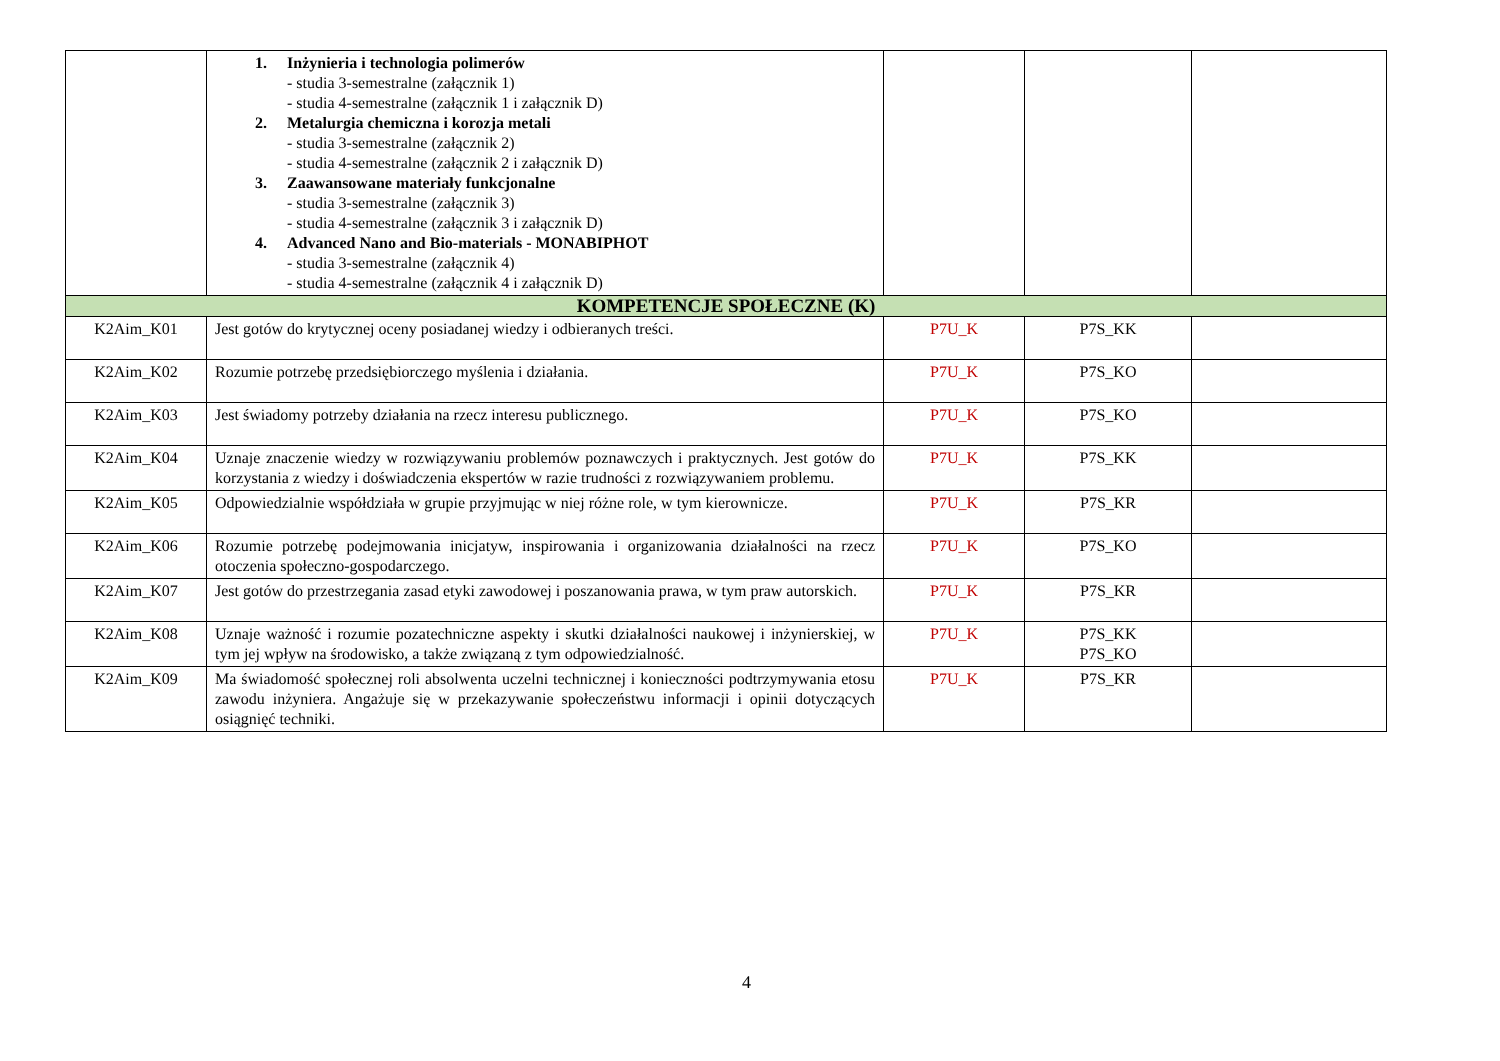| | 1. Inżynieria i technologia polimerów - studia 3-semestralne (załącznik 1) - studia 4-semestralne (załącznik 1 i załącznik D) 2. Metalurgia chemiczna i korozja metali - studia 3-semestralne (załącznik 2) - studia 4-semestralne (załącznik 2 i załącznik D) 3. Zaawansowane materiały funkcjonalne - studia 3-semestralne (załącznik 3) - studia 4-semestralne (załącznik 3 i załącznik D) 4. Advanced Nano and Bio-materials - MONABIPHOT - studia 3-semestralne (załącznik 4) - studia 4-semestralne (załącznik 4 i załącznik D) | | | |
| KOMPETENCJE SPOŁECZNE (K) | | | | |
| K2Aim_K01 | Jest gotów do krytycznej oceny posiadanej wiedzy i odbieranych treści. | P7U_K | P7S_KK | |
| K2Aim_K02 | Rozumie potrzebę przedsiębiorczego myślenia i działania. | P7U_K | P7S_KO | |
| K2Aim_K03 | Jest świadomy potrzeby działania na rzecz interesu publicznego. | P7U_K | P7S_KO | |
| K2Aim_K04 | Uznaje znaczenie wiedzy w rozwiązywaniu problemów poznawczych i praktycznych. Jest gotów do korzystania z wiedzy i doświadczenia ekspertów w razie trudności z rozwiązywaniem problemu. | P7U_K | P7S_KK | |
| K2Aim_K05 | Odpowiedzialnie współdziała w grupie przyjmując w niej różne role, w tym kierownicze. | P7U_K | P7S_KR | |
| K2Aim_K06 | Rozumie potrzebę podejmowania inicjatyw, inspirowania i organizowania działalności na rzecz otoczenia społeczno-gospodarczego. | P7U_K | P7S_KO | |
| K2Aim_K07 | Jest gotów do przestrzegania zasad etyki zawodowej i poszanowania prawa, w tym praw autorskich. | P7U_K | P7S_KR | |
| K2Aim_K08 | Uznaje ważność i rozumie pozatechniczne aspekty i skutki działalności naukowej i inżynierskiej, w tym jej wpływ na środowisko, a także związaną z tym odpowiedzialność. | P7U_K | P7S_KK P7S_KO | |
| K2Aim_K09 | Ma świadomość społecznej roli absolwenta uczelni technicznej i konieczności podtrzymywania etosu zawodu inżyniera. Angażuje się w przekazywanie społeczeństwu informacji i opinii dotyczących osiągnięć techniki. | P7U_K | P7S_KR | |
4